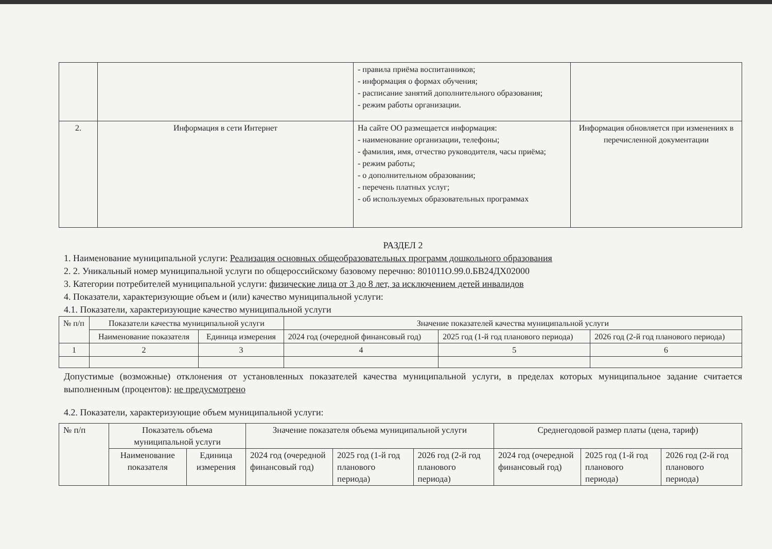| | | - правила приёма воспитанников; - информация о формах обучения; - расписание занятий дополнительного образования; - режим работы организации. | |
| 2. | Информация в сети Интернет | На сайте ОО размещается информация: - наименование организации, телефоны; - фамилия, имя, отчество руководителя, часы приёма; - режим работы; - о дополнительном образовании; - перечень платных услуг; - об используемых образовательных программах | Информация обновляется при изменениях в перечисленной документации |
РАЗДЕЛ 2
1. Наименование муниципальной услуги: Реализация основных общеобразовательных программ дошкольного образования
2. 2. Уникальный номер муниципальной услуги по общероссийскому базовому перечню: 801011О.99.0.БВ24ДХ02000
3. Категории потребителей муниципальной услуги: физические лица от 3 до 8 лет, за исключением детей инвалидов
4. Показатели, характеризующие объем и (или) качество муниципальной услуги:
4.1. Показатели, характеризующие качество муниципальной услуги
| № п/п | Показатели качества муниципальной услуги | | Значение показателей качества муниципальной услуги | | |
| --- | --- | --- | --- | --- | --- |
| | Наименование показателя | Единица измерения | 2024 год (очередной финансовый год) | 2025 год (1-й год планового периода) | 2026 год (2-й год планового периода) |
| 1 | 2 | 3 | 4 | 5 | 6 |
Допустимые (возможные) отклонения от установленных показателей качества муниципальной услуги, в пределах которых муниципальное задание считается выполненным (процентов): не предусмотрено
4.2. Показатели, характеризующие объем муниципальной услуги:
| № п/п | Показатель объема муниципальной услуги | | Значение показателя объема муниципальной услуги | | | Среднегодовой размер платы (цена, тариф) | | |
| --- | --- | --- | --- | --- | --- | --- | --- | --- |
| | Наименование показателя | Единица измерения | 2024 год (очередной финансовый год) | 2025 год (1-й год планового периода) | 2026 год (2-й год планового периода) | 2024 год (очередной финансовый год) | 2025 год (1-й год планового периода) | 2026 год (2-й год планового периода) |